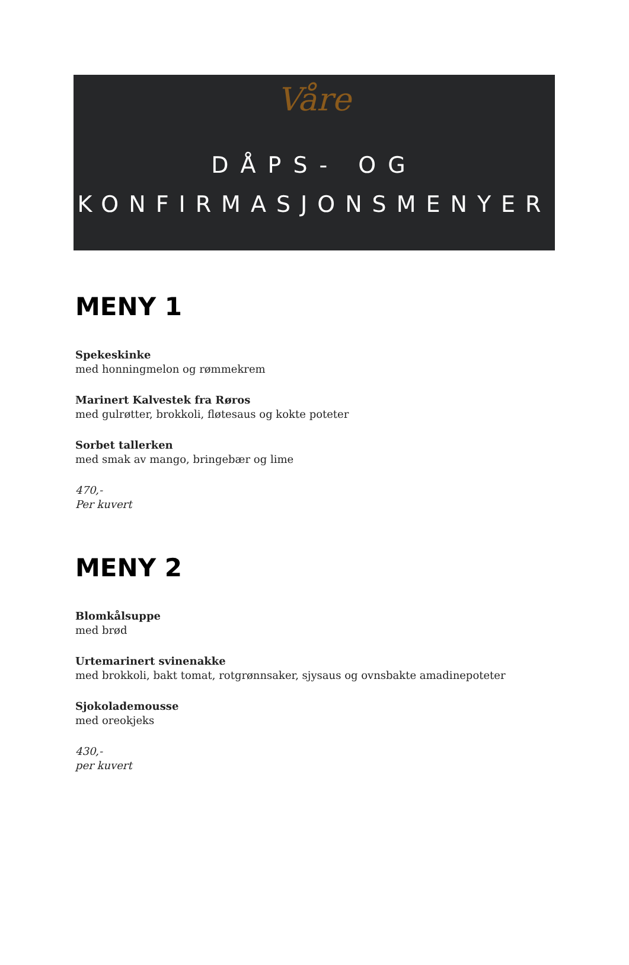Våre
DÅPS- OG
KONFIRMASJONSMENYER
MENY 1
Spekeskinke
med honningmelon og rømmekrem
Marinert Kalvestek fra Røros
med gulrøtter, brokkoli, fløtesaus og kokte poteter
Sorbet tallerken
med smak av mango, bringebær og lime
470,-
Per kuvert
MENY 2
Blomkålsuppe
med brød
Urtemarinert svinenakke
med brokkoli, bakt tomat, rotgrønnsaker, sjysaus og ovnsbakte amadinepoteter
Sjokolademousse
med oreokjeks
430,-
per kuvert